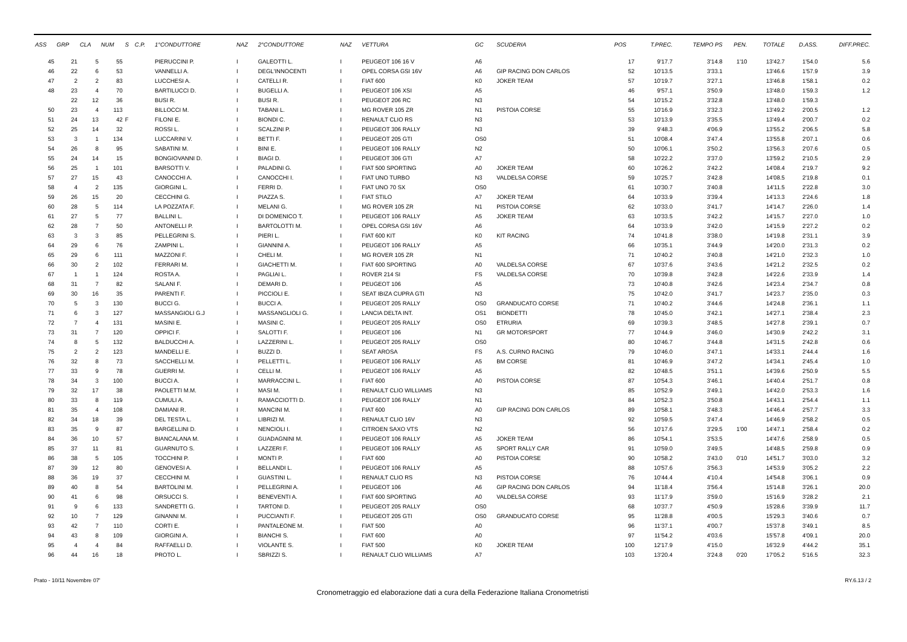| ASS | GRP | CLA | NUM | S | C.P. | 1°CONDUTTORE | NAZ | 2°CONDUTTORE | NAZ | VETTURA | GC | SCUDERIA | POS | T.PREC. | TEMPO PS | PEN. | TOTALE | D.ASS. | DIFF.PREC. |
| --- | --- | --- | --- | --- | --- | --- | --- | --- | --- | --- | --- | --- | --- | --- | --- | --- | --- | --- | --- |
| 45 | 21 | 5 | 55 | | | PIERUCCINI P. | I | GALEOTTI L. | I | PEUGEOT 106 16 V | A6 | | 17 | 9'17.7 | 3'14.8 | 1'10 | 13'42.7 | 1'54.0 | 5.6 |
| 46 | 22 | 6 | 53 | | | VANNELLI A. | I | DEGL'INNOCENTI | I | OPEL CORSA GSI 16V | A6 | GIP RACING DON CARLOS | 52 | 10'13.5 | 3'33.1 | | 13'46.6 | 1'57.9 | 3.9 |
| 47 | 2 | 2 | 83 | | | LUCCHESI A. | I | CATELLI R. | I | FIAT 600 | K0 | JOKER TEAM | 57 | 10'19.7 | 3'27.1 | | 13'46.8 | 1'58.1 | 0.2 |
| 48 | 23 | 4 | 70 | | | BARTILUCCI D. | I | BUGELLI A. | I | PEUGEOT 106 XSI | A5 | | 46 | 9'57.1 | 3'50.9 | | 13'48.0 | 1'59.3 | 1.2 |
| | 22 | 12 | 36 | | | BUSI R. | I | BUSI R. | I | PEUGEOT 206 RC | N3 | | 54 | 10'15.2 | 3'32.8 | | 13'48.0 | 1'59.3 | |
| 50 | 23 | 4 | 113 | | | BILLOCCI M. | I | TABANI L. | I | MG ROVER 105 ZR | N1 | PISTOIA CORSE | 55 | 10'16.9 | 3'32.3 | | 13'49.2 | 2'00.5 | 1.2 |
| 51 | 24 | 13 | 42 | F | | FILONI E. | I | BIONDI C. | I | RENAULT CLIO RS | N3 | | 53 | 10'13.9 | 3'35.5 | | 13'49.4 | 2'00.7 | 0.2 |
| 52 | 25 | 14 | 32 | | | ROSSI L. | I | SCALZINI P. | I | PEUGEOT 306 RALLY | N3 | | 39 | 9'48.3 | 4'06.9 | | 13'55.2 | 2'06.5 | 5.8 |
| 53 | 3 | 1 | 134 | | | LUCCARINI V. | I | BETTI F. | I | PEUGEOT 205 GTI | OS0 | | 51 | 10'08.4 | 3'47.4 | | 13'55.8 | 2'07.1 | 0.6 |
| 54 | 26 | 8 | 95 | | | SABATINI M. | I | BINI E. | I | PEUGEOT 106 RALLY | N2 | | 50 | 10'06.1 | 3'50.2 | | 13'56.3 | 2'07.6 | 0.5 |
| 55 | 24 | 14 | 15 | | | BONGIOVANNI D. | I | BIAGI D. | I | PEUGEOT 306 GTI | A7 | | 58 | 10'22.2 | 3'37.0 | | 13'59.2 | 2'10.5 | 2.9 |
| 56 | 25 | 1 | 101 | | | BARSOTTI V. | I | PALADINI G. | I | FIAT 500 SPORTING | A0 | JOKER TEAM | 60 | 10'26.2 | 3'42.2 | | 14'08.4 | 2'19.7 | 9.2 |
| 57 | 27 | 15 | 43 | | | CANOCCHI A. | I | CANOCCHI I. | I | FIAT UNO TURBO | N3 | VALDELSA CORSE | 59 | 10'25.7 | 3'42.8 | | 14'08.5 | 2'19.8 | 0.1 |
| 58 | 4 | 2 | 135 | | | GIORGINI L. | I | FERRI D. | I | FIAT UNO 70 SX | OS0 | | 61 | 10'30.7 | 3'40.8 | | 14'11.5 | 2'22.8 | 3.0 |
| 59 | 26 | 15 | 20 | | | CECCHINI G. | I | PIAZZA S. | I | FIAT STILO | A7 | JOKER TEAM | 64 | 10'33.9 | 3'39.4 | | 14'13.3 | 2'24.6 | 1.8 |
| 60 | 28 | 5 | 114 | | | LA POZZATA F. | I | MELANI G. | I | MG ROVER 105 ZR | N1 | PISTOIA CORSE | 62 | 10'33.0 | 3'41.7 | | 14'14.7 | 2'26.0 | 1.4 |
| 61 | 27 | 5 | 77 | | | BALLINI L. | I | DI DOMENICO T. | I | PEUGEOT 106 RALLY | A5 | JOKER TEAM | 63 | 10'33.5 | 3'42.2 | | 14'15.7 | 2'27.0 | 1.0 |
| 62 | 28 | 7 | 50 | | | ANTONELLI P. | I | BARTOLOTTI M. | I | OPEL CORSA GSI 16V | A6 | | 64 | 10'33.9 | 3'42.0 | | 14'15.9 | 2'27.2 | 0.2 |
| 63 | 3 | 3 | 85 | | | PELLEGRINI S. | I | PIERI L. | I | FIAT 600 KIT | K0 | KIT RACING | 74 | 10'41.8 | 3'38.0 | | 14'19.8 | 2'31.1 | 3.9 |
| 64 | 29 | 6 | 76 | | | ZAMPINI L. | I | GIANNINI A. | I | PEUGEOT 106 RALLY | A5 | | 66 | 10'35.1 | 3'44.9 | | 14'20.0 | 2'31.3 | 0.2 |
| 65 | 29 | 6 | 111 | | | MAZZONI F. | I | CHELI M. | I | MG ROVER 105 ZR | N1 | | 71 | 10'40.2 | 3'40.8 | | 14'21.0 | 2'32.3 | 1.0 |
| 66 | 30 | 2 | 102 | | | FERRARI M. | I | GIACHETTI M. | I | FIAT 600 SPORTING | A0 | VALDELSA CORSE | 67 | 10'37.6 | 3'43.6 | | 14'21.2 | 2'32.5 | 0.2 |
| 67 | 1 | 1 | 124 | | | ROSTA A. | I | PAGLIAI L. | I | ROVER 214 SI | FS | VALDELSA CORSE | 70 | 10'39.8 | 3'42.8 | | 14'22.6 | 2'33.9 | 1.4 |
| 68 | 31 | 7 | 82 | | | SALANI F. | I | DEMARI D. | I | PEUGEOT 106 | A5 | | 73 | 10'40.8 | 3'42.6 | | 14'23.4 | 2'34.7 | 0.8 |
| 69 | 30 | 16 | 35 | | | PARENTI F. | I | PICCIOLI E. | I | SEAT IBIZA CUPRA GTI | N3 | | 75 | 10'42.0 | 3'41.7 | | 14'23.7 | 2'35.0 | 0.3 |
| 70 | 5 | 3 | 130 | | | BUCCI G. | I | BUCCI A. | I | PEUGEOT 205 RALLY | OS0 | GRANDUCATO CORSE | 71 | 10'40.2 | 3'44.6 | | 14'24.8 | 2'36.1 | 1.1 |
| 71 | 6 | 3 | 127 | | | MASSANGIOLI G.J | I | MASSANGLIOLI G. | I | LANCIA DELTA INT. | OS1 | BIONDETTI | 78 | 10'45.0 | 3'42.1 | | 14'27.1 | 2'38.4 | 2.3 |
| 72 | 7 | 4 | 131 | | | MASINI E. | I | MASINI C. | I | PEUGEOT 205 RALLY | OS0 | ETRURIA | 69 | 10'39.3 | 3'48.5 | | 14'27.8 | 2'39.1 | 0.7 |
| 73 | 31 | 7 | 120 | | | OPPICI F. | I | SALOTTI F. | I | PEUGEOT 106 | N1 | GR MOTORSPORT | 77 | 10'44.9 | 3'46.0 | | 14'30.9 | 2'42.2 | 3.1 |
| 74 | 8 | 5 | 132 | | | BALDUCCHI A. | I | LAZZERINI L. | I | PEUGEOT 205 RALLY | OS0 | | 80 | 10'46.7 | 3'44.8 | | 14'31.5 | 2'42.8 | 0.6 |
| 75 | 2 | 2 | 123 | | | MANDELLI E. | I | BUZZI D. | I | SEAT AROSA | FS | A.S. CURNO RACING | 79 | 10'46.0 | 3'47.1 | | 14'33.1 | 2'44.4 | 1.6 |
| 76 | 32 | 8 | 73 | | | SACCHELLI M. | I | PELLETTI L. | I | PEUGEOT 106 RALLY | A5 | BM CORSE | 81 | 10'46.9 | 3'47.2 | | 14'34.1 | 2'45.4 | 1.0 |
| 77 | 33 | 9 | 78 | | | GUERRI M. | I | CELLI M. | I | PEUGEOT 106 RALLY | A5 | | 82 | 10'48.5 | 3'51.1 | | 14'39.6 | 2'50.9 | 5.5 |
| 78 | 34 | 3 | 100 | | | BUCCI A. | I | MARRACCINI L. | I | FIAT 600 | A0 | PISTOIA CORSE | 87 | 10'54.3 | 3'46.1 | | 14'40.4 | 2'51.7 | 0.8 |
| 79 | 32 | 17 | 38 | | | PAOLETTI M.M. | I | MASI M. | I | RENAULT CLIO WILLIAMS | N3 | | 85 | 10'52.9 | 3'49.1 | | 14'42.0 | 2'53.3 | 1.6 |
| 80 | 33 | 8 | 119 | | | CUMULI A. | I | RAMACCIOTTI D. | I | PEUGEOT 106 RALLY | N1 | | 84 | 10'52.3 | 3'50.8 | | 14'43.1 | 2'54.4 | 1.1 |
| 81 | 35 | 4 | 108 | | | DAMIANI R. | I | MANCINI M. | I | FIAT 600 | A0 | GIP RACING DON CARLOS | 89 | 10'58.1 | 3'48.3 | | 14'46.4 | 2'57.7 | 3.3 |
| 82 | 34 | 18 | 39 | | | DEL TESTA L. | I | LIBRIZI M. | I | RENAULT CLIO 16V | N3 | | 92 | 10'59.5 | 3'47.4 | | 14'46.9 | 2'58.2 | 0.5 |
| 83 | 35 | 9 | 87 | | | BARGELLINI D. | I | NENCIOLI I. | I | CITROEN SAXO VTS | N2 | | 56 | 10'17.6 | 3'29.5 | 1'00 | 14'47.1 | 2'58.4 | 0.2 |
| 84 | 36 | 10 | 57 | | | BIANCALANA M. | I | GUADAGNINI M. | I | PEUGEOT 106 RALLY | A5 | JOKER TEAM | 86 | 10'54.1 | 3'53.5 | | 14'47.6 | 2'58.9 | 0.5 |
| 85 | 37 | 11 | 81 | | | GUARNUTO S. | I | LAZZERI F. | I | PEUGEOT 106 RALLY | A5 | SPORT RALLY CAR | 91 | 10'59.0 | 3'49.5 | | 14'48.5 | 2'59.8 | 0.9 |
| 86 | 38 | 5 | 105 | | | TOCCHINI P. | I | MONTI P. | I | FIAT 600 | A0 | PISTOIA CORSE | 90 | 10'58.2 | 3'43.0 | 0'10 | 14'51.7 | 3'03.0 | 3.2 |
| 87 | 39 | 12 | 80 | | | GENOVESI A. | I | BELLANDI L. | I | PEUGEOT 106 RALLY | A5 | | 88 | 10'57.6 | 3'56.3 | | 14'53.9 | 3'05.2 | 2.2 |
| 88 | 36 | 19 | 37 | | | CECCHINI M. | I | GUASTINI L. | I | RENAULT CLIO RS | N3 | PISTOIA CORSE | 76 | 10'44.4 | 4'10.4 | | 14'54.8 | 3'06.1 | 0.9 |
| 89 | 40 | 8 | 54 | | | BARTOLINI M. | I | PELLEGRINI A. | I | PEUGEOT 106 | A6 | GIP RACING DON CARLOS | 94 | 11'18.4 | 3'56.4 | | 15'14.8 | 3'26.1 | 20.0 |
| 90 | 41 | 6 | 98 | | | ORSUCCI S. | I | BENEVENTI A. | I | FIAT 600 SPORTING | A0 | VALDELSA CORSE | 93 | 11'17.9 | 3'59.0 | | 15'16.9 | 3'28.2 | 2.1 |
| 91 | 9 | 6 | 133 | | | SANDRETTI G. | I | TARTONI D. | I | PEUGEOT 205 RALLY | OS0 | | 68 | 10'37.7 | 4'50.9 | | 15'28.6 | 3'39.9 | 11.7 |
| 92 | 10 | 7 | 129 | | | GINANNI M. | I | PUCCIANTI F. | I | PEUGEOT 205 GTI | OS0 | GRANDUCATO CORSE | 95 | 11'28.8 | 4'00.5 | | 15'29.3 | 3'40.6 | 0.7 |
| 93 | 42 | 7 | 110 | | | CORTI E. | I | PANTALEONE M. | I | FIAT 500 | A0 | | 96 | 11'37.1 | 4'00.7 | | 15'37.8 | 3'49.1 | 8.5 |
| 94 | 43 | 8 | 109 | | | GIORGINI A. | I | BIANCHI S. | I | FIAT 600 | A0 | | 97 | 11'54.2 | 4'03.6 | | 15'57.8 | 4'09.1 | 20.0 |
| 95 | 4 | 4 | 84 | | | RAFFAELLI D. | I | VIOLANTE S. | I | FIAT 500 | K0 | JOKER TEAM | 100 | 12'17.9 | 4'15.0 | | 16'32.9 | 4'44.2 | 35.1 |
| 96 | 44 | 16 | 18 | | | PROTO L. | I | SBRIZZI S. | I | RENAULT CLIO WILLIAMS | A7 | | 103 | 13'20.4 | 3'24.8 | 0'20 | 17'05.2 | 5'16.5 | 32.3 |
Prato - 10/11 Novembre 07' RY.6.13 / 2
Cronometraggio ed elaborazione dati a cura della Federazione Italiana Cronometristi